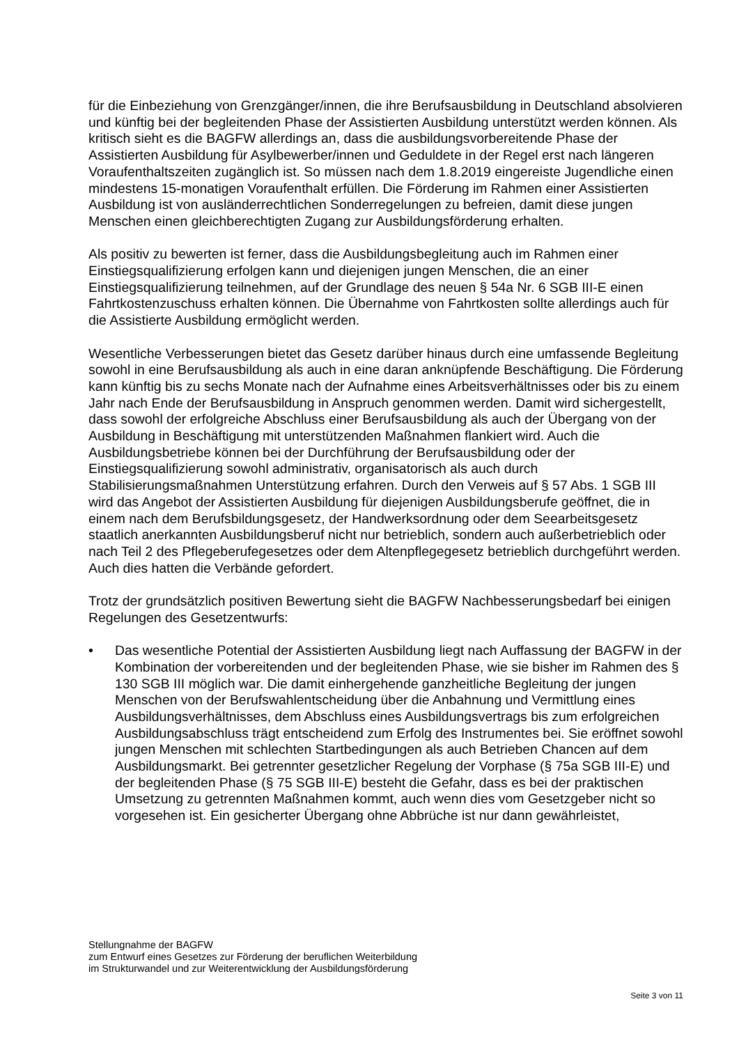für die Einbeziehung von Grenzgänger/innen, die ihre Berufsausbildung in Deutschland absolvieren und künftig bei der begleitenden Phase der Assistierten Ausbildung unterstützt werden können. Als kritisch sieht es die BAGFW allerdings an, dass die ausbildungsvorbereitende Phase der Assistierten Ausbildung für Asylbewerber/innen und Geduldete in der Regel erst nach längeren Voraufenthaltszeiten zugänglich ist. So müssen nach dem 1.8.2019 eingereiste Jugendliche einen mindestens 15-monatigen Voraufenthalt erfüllen. Die Förderung im Rahmen einer Assistierten Ausbildung ist von ausländerrechtlichen Sonderregelungen zu befreien, damit diese jungen Menschen einen gleichberechtigten Zugang zur Ausbildungsförderung erhalten.
Als positiv zu bewerten ist ferner, dass die Ausbildungsbegleitung auch im Rahmen einer Einstiegsqualifizierung erfolgen kann und diejenigen jungen Menschen, die an einer Einstiegsqualifizierung teilnehmen, auf der Grundlage des neuen § 54a Nr. 6 SGB III-E einen Fahrtkostenzuschuss erhalten können. Die Übernahme von Fahrtkosten sollte allerdings auch für die Assistierte Ausbildung ermöglicht werden.
Wesentliche Verbesserungen bietet das Gesetz darüber hinaus durch eine umfassende Begleitung sowohl in eine Berufsausbildung als auch in eine daran anknüpfende Beschäftigung. Die Förderung kann künftig bis zu sechs Monate nach der Aufnahme eines Arbeitsverhältnisses oder bis zu einem Jahr nach Ende der Berufsausbildung in Anspruch genommen werden. Damit wird sichergestellt, dass sowohl der erfolgreiche Abschluss einer Berufsausbildung als auch der Übergang von der Ausbildung in Beschäftigung mit unterstützenden Maßnahmen flankiert wird. Auch die Ausbildungsbetriebe können bei der Durchführung der Berufsausbildung oder der Einstiegsqualifizierung sowohl administrativ, organisatorisch als auch durch Stabilisierungsmaßnahmen Unterstützung erfahren. Durch den Verweis auf § 57 Abs. 1 SGB III wird das Angebot der Assistierten Ausbildung für diejenigen Ausbildungsberufe geöffnet, die in einem nach dem Berufsbildungsgesetz, der Handwerksordnung oder dem Seearbeitsgesetz staatlich anerkannten Ausbildungsberuf nicht nur betrieblich, sondern auch außerbetrieblich oder nach Teil 2 des Pflegeberufegesetzes oder dem Altenpflegegesetz betrieblich durchgeführt werden. Auch dies hatten die Verbände gefordert.
Trotz der grundsätzlich positiven Bewertung sieht die BAGFW Nachbesserungsbedarf bei einigen Regelungen des Gesetzentwurfs:
• Das wesentliche Potential der Assistierten Ausbildung liegt nach Auffassung der BAGFW in der Kombination der vorbereitenden und der begleitenden Phase, wie sie bisher im Rahmen des § 130 SGB III möglich war. Die damit einhergehende ganzheitliche Begleitung der jungen Menschen von der Berufswahlentscheidung über die Anbahnung und Vermittlung eines Ausbildungsverhältnisses, dem Abschluss eines Ausbildungsvertrags bis zum erfolgreichen Ausbildungsabschluss trägt entscheidend zum Erfolg des Instrumentes bei. Sie eröffnet sowohl jungen Menschen mit schlechten Startbedingungen als auch Betrieben Chancen auf dem Ausbildungsmarkt. Bei getrennter gesetzlicher Regelung der Vorphase (§ 75a SGB III-E) und der begleitenden Phase (§ 75 SGB III-E) besteht die Gefahr, dass es bei der praktischen Umsetzung zu getrennten Maßnahmen kommt, auch wenn dies vom Gesetzgeber nicht so vorgesehen ist. Ein gesicherter Übergang ohne Abbrüche ist nur dann gewährleistet,
Stellungnahme der BAGFW
zum Entwurf eines Gesetzes zur Förderung der beruflichen Weiterbildung
im Strukturwandel und zur Weiterentwicklung der Ausbildungsförderung
Seite 3 von 11